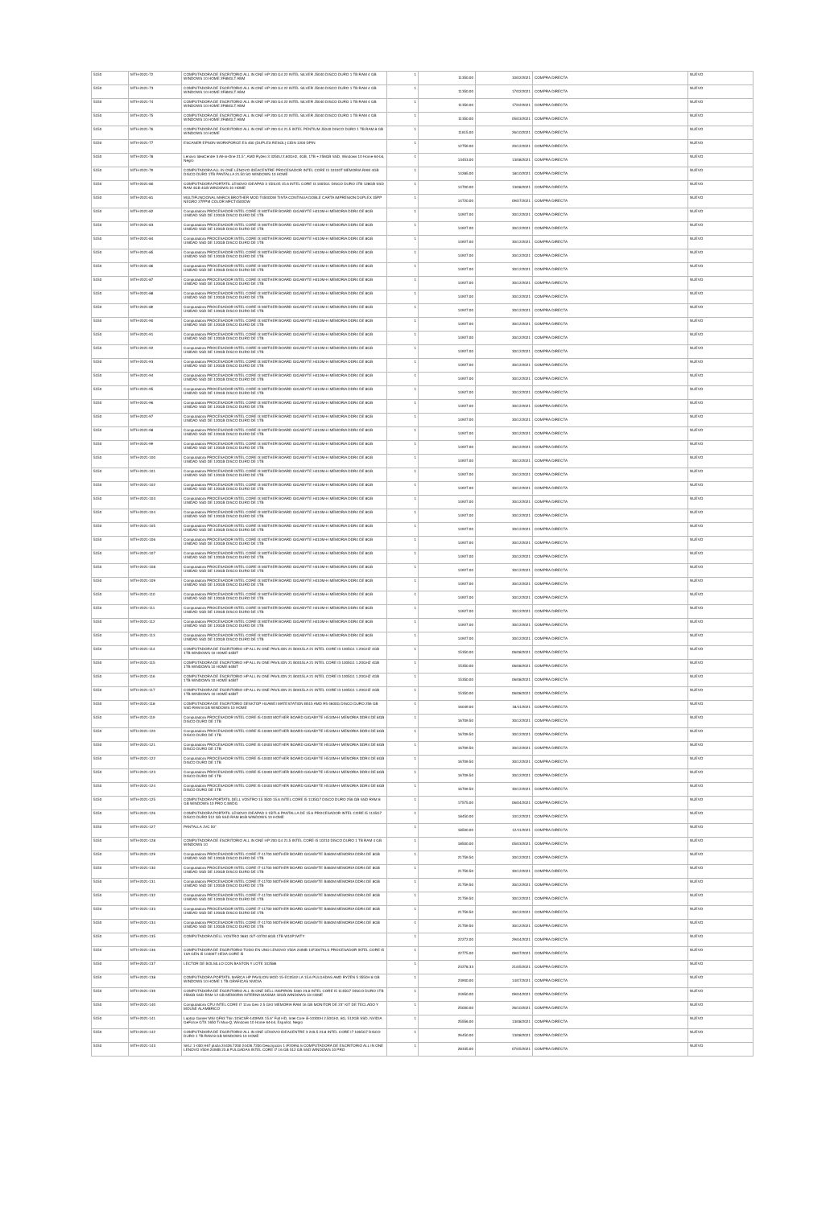| 5150 | MTH-2021-72 | COMPUTADORA DE ESCRITORIO ALL IN ONE HP 200 G4 22 INTEL SILVER J5040 DISCO DURO 1 TB RAM 4 GB WINDOWS 10 HOME 2F8M1LT ABM | 1 | 11350.00 | 10/02/2021 | COMPRA DIRECTA | NUEVO |
| 5150 | MTH-2021-73 | COMPUTADORA DE ESCRITORIO ALL IN ONE HP 200 G4 22 INTEL SILVER J5040 DISCO DURO 1 TB RAM 4 GB WINDOWS 10 HOME 2F8M1LT ABM | 1 | 11350.00 | 17/02/2021 | COMPRA DIRECTA | NUEVO |
| 5150 | MTH-2021-74 | COMPUTADORA DE ESCRITORIO ALL IN ONE HP 200 G4 22 INTEL SILVER J5040 DISCO DURO 1 TB RAM 4 GB WINDOWS 10 HOME 2F8M1LT ABM | 1 | 11350.00 | 17/02/2021 | COMPRA DIRECTA | NUEVO |
| 5150 | MTH-2021-75 | COMPUTADORA DE ESCRITORIO ALL IN ONE HP 200 G4 22 INTEL SILVER J5040 DISCO DURO 1 TB RAM 4 GB WINDOWS 10 HOME 2F8M1LT ABM | 1 | 11350.00 | 05/03/2021 | COMPRA DIRECTA | NUEVO |
| 5150 | MTH-2021-76 | COMPUTADORA DE ESCRITORIO ALL IN ONE HP 200 G4 21.5 INTEL PENTIUM J5040 DISCO DURO 1 TB RAM 8 GB WINDOWS 10 HOME | 1 | 11615.00 | 26/10/2021 | COMPRA DIRECTA | NUEVO |
| 5150 | MTH-2021-77 | ESCANER EPSON WORKFORCE ES 400 (DUPLEX RESOL) CIDN 1200 DPIN | 1 | 12759.00 | 20/12/2021 | COMPRA DIRECTA | NUEVO |
| 5150 | MTH-2021-78 | Lenovo IdeaCentre 3 All-in-One 21.5", AMD Ryzen 3 3250U 2.60GHz, 4GB, 1TB + 256GB SSD, Windows 10 Home 64-bit, Negro | 1 | 13453.00 | 13/08/2021 | COMPRA DIRECTA | NUEVO |
| 5150 | MTH-2021-79 | COMPUTADORA ALL IN ONE LENOVO IDEACENTRE PROCESADOR INTEL CORE I3 10100T MEMORIA RAM 4GB DISCO DURO 1TB PANTALLA 21.50 SO WINDOWS 10 HOME | 1 | 14285.00 | 18/10/2021 | COMPRA DIRECTA | NUEVO |
| 5150 | MTH-2021-80 | COMPUTADORA PORTATIL LENOVO IDEAPAD 3 15IIL05 15.6 INTEL CORE I3 1005G1 DISCO DURO 1TB 128GB SSD RAM 4GB 4GB WINDOWS 10 HOME | 1 | 14700.00 | 13/08/2021 | COMPRA DIRECTA | NUEVO |
| 5150 | MTH-2021-81 | MULTIFUNCIONAL MARCA BROTHER MOD T4500DW TINTA CONTINUA DOBLE CARTA IMPRESION DUPLEX 35PP NEGRO 27PPM COLOR MFCT4500DW | 1 | 14720.00 | 09/07/2021 | COMPRA DIRECTA | NUEVO |
| 5150 | MTH-2021-82 | Computadora PROCESADOR INTEL CORE I3 MOTHER BOARD GIGABYTE H410M-H MEMORIA DDR4 DE 8GB UNIDAD SSD DE 120GB DISCO DURO DE 1TB | 1 | 14927.00 | 30/12/2021 | COMPRA DIRECTA | NUEVO |
| 5150 | MTH-2021-83 | Computadora PROCESADOR INTEL CORE I3 MOTHER BOARD GIGABYTE H410M-H MEMORIA DDR4 DE 8GB UNIDAD SSD DE 120GB DISCO DURO DE 1TB | 1 | 14927.00 | 30/12/2021 | COMPRA DIRECTA | NUEVO |
| 5150 | MTH-2021-84 | Computadora PROCESADOR INTEL CORE I3 MOTHER BOARD GIGABYTE H410M-H MEMORIA DDR4 DE 8GB UNIDAD SSD DE 120GB DISCO DURO DE 1TB | 1 | 14927.00 | 30/12/2021 | COMPRA DIRECTA | NUEVO |
| 5150 | MTH-2021-85 | Computadora PROCESADOR INTEL CORE I3 MOTHER BOARD GIGABYTE H410M-H MEMORIA DDR4 DE 8GB UNIDAD SSD DE 120GB DISCO DURO DE 1TB | 1 | 14927.00 | 30/12/2021 | COMPRA DIRECTA | NUEVO |
| 5150 | MTH-2021-86 | Computadora PROCESADOR INTEL CORE I3 MOTHER BOARD GIGABYTE H410M-H MEMORIA DDR4 DE 8GB UNIDAD SSD DE 120GB DISCO DURO DE 1TB | 1 | 14927.00 | 30/12/2021 | COMPRA DIRECTA | NUEVO |
| 5150 | MTH-2021-87 | Computadora PROCESADOR INTEL CORE I3 MOTHER BOARD GIGABYTE H410M-H MEMORIA DDR4 DE 8GB UNIDAD SSD DE 120GB DISCO DURO DE 1TB | 1 | 14927.00 | 30/12/2021 | COMPRA DIRECTA | NUEVO |
| 5150 | MTH-2021-88 | Computadora PROCESADOR INTEL CORE I3 MOTHER BOARD GIGABYTE H410M-H MEMORIA DDR4 DE 8GB UNIDAD SSD DE 120GB DISCO DURO DE 1TB | 1 | 14927.00 | 30/12/2021 | COMPRA DIRECTA | NUEVO |
| 5150 | MTH-2021-89 | Computadora PROCESADOR INTEL CORE I3 MOTHER BOARD GIGABYTE H410M-H MEMORIA DDR4 DE 8GB UNIDAD SSD DE 120GB DISCO DURO DE 1TB | 1 | 14927.00 | 30/12/2021 | COMPRA DIRECTA | NUEVO |
| 5150 | MTH-2021-90 | Computadora PROCESADOR INTEL CORE I3 MOTHER BOARD GIGABYTE H410M-H MEMORIA DDR4 DE 8GB UNIDAD SSD DE 120GB DISCO DURO DE 1TB | 1 | 14927.00 | 30/12/2021 | COMPRA DIRECTA | NUEVO |
| 5150 | MTH-2021-91 | Computadora PROCESADOR INTEL CORE I3 MOTHER BOARD GIGABYTE H410M-H MEMORIA DDR4 DE 8GB UNIDAD SSD DE 120GB DISCO DURO DE 1TB | 1 | 14927.00 | 30/12/2021 | COMPRA DIRECTA | NUEVO |
| 5150 | MTH-2021-92 | Computadora PROCESADOR INTEL CORE I3 MOTHER BOARD GIGABYTE H410M-H MEMORIA DDR4 DE 8GB UNIDAD SSD DE 120GB DISCO DURO DE 1TB | 1 | 14927.00 | 30/12/2021 | COMPRA DIRECTA | NUEVO |
| 5150 | MTH-2021-93 | Computadora PROCESADOR INTEL CORE I3 MOTHER BOARD GIGABYTE H410M-H MEMORIA DDR4 DE 8GB UNIDAD SSD DE 120GB DISCO DURO DE 1TB | 1 | 14927.00 | 30/12/2021 | COMPRA DIRECTA | NUEVO |
| 5150 | MTH-2021-94 | Computadora PROCESADOR INTEL CORE I3 MOTHER BOARD GIGABYTE H410M-H MEMORIA DDR4 DE 8GB UNIDAD SSD DE 120GB DISCO DURO DE 1TB | 1 | 14927.00 | 30/12/2021 | COMPRA DIRECTA | NUEVO |
| 5150 | MTH-2021-95 | Computadora PROCESADOR INTEL CORE I3 MOTHER BOARD GIGABYTE H410M-H MEMORIA DDR4 DE 8GB UNIDAD SSD DE 120GB DISCO DURO DE 1TB | 1 | 14927.00 | 30/12/2021 | COMPRA DIRECTA | NUEVO |
| 5150 | MTH-2021-96 | Computadora PROCESADOR INTEL CORE I3 MOTHER BOARD GIGABYTE H410M-H MEMORIA DDR4 DE 8GB UNIDAD SSD DE 120GB DISCO DURO DE 1TB | 1 | 14927.00 | 30/12/2021 | COMPRA DIRECTA | NUEVO |
| 5150 | MTH-2021-97 | Computadora PROCESADOR INTEL CORE I3 MOTHER BOARD GIGABYTE H410M-H MEMORIA DDR4 DE 8GB UNIDAD SSD DE 120GB DISCO DURO DE 1TB | 1 | 14927.00 | 30/12/2021 | COMPRA DIRECTA | NUEVO |
| 5150 | MTH-2021-98 | Computadora PROCESADOR INTEL CORE I3 MOTHER BOARD GIGABYTE H410M-H MEMORIA DDR4 DE 8GB UNIDAD SSD DE 120GB DISCO DURO DE 1TB | 1 | 14927.00 | 30/12/2021 | COMPRA DIRECTA | NUEVO |
| 5150 | MTH-2021-99 | Computadora PROCESADOR INTEL CORE I3 MOTHER BOARD GIGABYTE H410M-H MEMORIA DDR4 DE 8GB UNIDAD SSD DE 120GB DISCO DURO DE 1TB | 1 | 14927.00 | 30/12/2021 | COMPRA DIRECTA | NUEVO |
| 5150 | MTH-2021-100 | Computadora PROCESADOR INTEL CORE I3 MOTHER BOARD GIGABYTE H410M-H MEMORIA DDR4 DE 8GB UNIDAD SSD DE 120GB DISCO DURO DE 1TB | 1 | 14927.00 | 30/12/2021 | COMPRA DIRECTA | NUEVO |
| 5150 | MTH-2021-101 | Computadora PROCESADOR INTEL CORE I3 MOTHER BOARD GIGABYTE H410M-H MEMORIA DDR4 DE 8GB UNIDAD SSD DE 120GB DISCO DURO DE 1TB | 1 | 14927.00 | 30/12/2021 | COMPRA DIRECTA | NUEVO |
| 5150 | MTH-2021-102 | Computadora PROCESADOR INTEL CORE I3 MOTHER BOARD GIGABYTE H410M-H MEMORIA DDR4 DE 8GB UNIDAD SSD DE 120GB DISCO DURO DE 1TB | 1 | 14927.00 | 30/12/2021 | COMPRA DIRECTA | NUEVO |
| 5150 | MTH-2021-103 | Computadora PROCESADOR INTEL CORE I3 MOTHER BOARD GIGABYTE H410M-H MEMORIA DDR4 DE 8GB UNIDAD SSD DE 120GB DISCO DURO DE 1TB | 1 | 14927.00 | 30/12/2021 | COMPRA DIRECTA | NUEVO |
| 5150 | MTH-2021-104 | Computadora PROCESADOR INTEL CORE I3 MOTHER BOARD GIGABYTE H410M-H MEMORIA DDR4 DE 8GB UNIDAD SSD DE 120GB DISCO DURO DE 1TB | 1 | 14927.00 | 30/12/2021 | COMPRA DIRECTA | NUEVO |
| 5150 | MTH-2021-105 | Computadora PROCESADOR INTEL CORE I3 MOTHER BOARD GIGABYTE H410M-H MEMORIA DDR4 DE 8GB UNIDAD SSD DE 120GB DISCO DURO DE 1TB | 1 | 14927.00 | 30/12/2021 | COMPRA DIRECTA | NUEVO |
| 5150 | MTH-2021-106 | Computadora PROCESADOR INTEL CORE I3 MOTHER BOARD GIGABYTE H410M-H MEMORIA DDR4 DE 8GB UNIDAD SSD DE 120GB DISCO DURO DE 1TB | 1 | 14927.00 | 30/12/2021 | COMPRA DIRECTA | NUEVO |
| 5150 | MTH-2021-107 | Computadora PROCESADOR INTEL CORE I3 MOTHER BOARD GIGABYTE H410M-H MEMORIA DDR4 DE 8GB UNIDAD SSD DE 120GB DISCO DURO DE 1TB | 1 | 14927.00 | 30/12/2021 | COMPRA DIRECTA | NUEVO |
| 5150 | MTH-2021-108 | Computadora PROCESADOR INTEL CORE I3 MOTHER BOARD GIGABYTE H410M-H MEMORIA DDR4 DE 8GB UNIDAD SSD DE 120GB DISCO DURO DE 1TB | 1 | 14927.00 | 30/12/2021 | COMPRA DIRECTA | NUEVO |
| 5150 | MTH-2021-109 | Computadora PROCESADOR INTEL CORE I3 MOTHER BOARD GIGABYTE H410M-H MEMORIA DDR4 DE 8GB UNIDAD SSD DE 120GB DISCO DURO DE 1TB | 1 | 14927.00 | 30/12/2021 | COMPRA DIRECTA | NUEVO |
| 5150 | MTH-2021-110 | Computadora PROCESADOR INTEL CORE I3 MOTHER BOARD GIGABYTE H410M-H MEMORIA DDR4 DE 8GB UNIDAD SSD DE 120GB DISCO DURO DE 1TB | 1 | 14927.00 | 30/12/2021 | COMPRA DIRECTA | NUEVO |
| 5150 | MTH-2021-111 | Computadora PROCESADOR INTEL CORE I3 MOTHER BOARD GIGABYTE H410M-H MEMORIA DDR4 DE 8GB UNIDAD SSD DE 120GB DISCO DURO DE 1TB | 1 | 14927.00 | 30/12/2021 | COMPRA DIRECTA | NUEVO |
| 5150 | MTH-2021-112 | Computadora PROCESADOR INTEL CORE I3 MOTHER BOARD GIGABYTE H410M-H MEMORIA DDR4 DE 8GB UNIDAD SSD DE 120GB DISCO DURO DE 1TB | 1 | 14927.00 | 30/12/2021 | COMPRA DIRECTA | NUEVO |
| 5150 | MTH-2021-113 | Computadora PROCESADOR INTEL CORE I3 MOTHER BOARD GIGABYTE H410M-H MEMORIA DDR4 DE 8GB UNIDAD SSD DE 120GB DISCO DURO DE 1TB | 1 | 14927.00 | 30/12/2021 | COMPRA DIRECTA | NUEVO |
| 5150 | MTH-2021-114 | COMPUTADORA DE ESCRITORIO HP ALL IN ONE PAVILION 21 B0015LA 21 INTEL CORE I3 1005G1 1.20GHZ 4GB 1TB WINDOWS 10 HOME 64BIT | 1 | 15350.00 | 06/08/2021 | COMPRA DIRECTA | NUEVO |
| 5150 | MTH-2021-115 | COMPUTADORA DE ESCRITORIO HP ALL IN ONE PAVILION 21 B0015LA 21 INTEL CORE I3 1005G1 1.20GHZ 4GB 1TB WINDOWS 10 HOME 64BIT | 1 | 15350.00 | 06/08/2021 | COMPRA DIRECTA | NUEVO |
| 5150 | MTH-2021-116 | COMPUTADORA DE ESCRITORIO HP ALL IN ONE PAVILION 21 B0015LA 21 INTEL CORE I3 1005G1 1.20GHZ 4GB 1TB WINDOWS 10 HOME 64BIT | 1 | 15350.00 | 06/08/2021 | COMPRA DIRECTA | NUEVO |
| 5150 | MTH-2021-117 | COMPUTADORA DE ESCRITORIO HP ALL IN ONE PAVILION 21 B0015LA 21 INTEL CORE I3 1005G1 1.20GHZ 4GB 1TB WINDOWS 10 HOME 64BIT | 1 | 15350.00 | 06/08/2021 | COMPRA DIRECTA | NUEVO |
| 5150 | MTH-2021-118 | COMPUTADORA DE ESCRITORIO DESKTOP HUAWEI MATESTATION B515 AMD R5 4600G DISCO DURO 256 GB SSD RAM 8 GB WINDOWS 10 HOME | 1 | 16049.00 | 18/11/2021 | COMPRA DIRECTA | NUEVO |
| 5150 | MTH-2021-119 | Computadora PROCESADOR INTEL CORE I5-10400 MOTHER BOARD GIGABYTE H510M-H MEMORIA DDR4 DE 8GB DISCO DURO DE 1TB | 1 | 16709.50 | 30/12/2021 | COMPRA DIRECTA | NUEVO |
| 5150 | MTH-2021-120 | Computadora PROCESADOR INTEL CORE I5-10400 MOTHER BOARD GIGABYTE H510M-H MEMORIA DDR4 DE 8GB DISCO DURO DE 1TB | 1 | 16709.50 | 30/12/2021 | COMPRA DIRECTA | NUEVO |
| 5150 | MTH-2021-121 | Computadora PROCESADOR INTEL CORE I5-10400 MOTHER BOARD GIGABYTE H510M-H MEMORIA DDR4 DE 8GB DISCO DURO DE 1TB | 1 | 16709.50 | 30/12/2021 | COMPRA DIRECTA | NUEVO |
| 5150 | MTH-2021-122 | Computadora PROCESADOR INTEL CORE I5-10400 MOTHER BOARD GIGABYTE H510M-H MEMORIA DDR4 DE 8GB DISCO DURO DE 1TB | 1 | 16709.50 | 30/12/2021 | COMPRA DIRECTA | NUEVO |
| 5150 | MTH-2021-123 | Computadora PROCESADOR INTEL CORE I5-10400 MOTHER BOARD GIGABYTE H510M-H MEMORIA DDR4 DE 8GB DISCO DURO DE 1TB | 1 | 16709.50 | 30/12/2021 | COMPRA DIRECTA | NUEVO |
| 5150 | MTH-2021-124 | Computadora PROCESADOR INTEL CORE I5-10400 MOTHER BOARD GIGABYTE H510M-H MEMORIA DDR4 DE 8GB DISCO DURO DE 1TB | 1 | 16709.50 | 30/12/2021 | COMPRA DIRECTA | NUEVO |
| 5150 | MTH-2021-125 | COMPUTADORA PORTATIL DELL VOSTRO 15 3500 15.6 INTEL CORE I5 1135G7 DISCO DURO 256 GB SSD RAM 8 GB WINDOWS 10 PRO C4WDG | 1 | 17575.00 | 06/04/2021 | COMPRA DIRECTA | NUEVO |
| 5150 | MTH-2021-126 | COMPUTADORA PORTATIL LENOVO IDEAPAD 3 15ITL6 PANTALLA DE 15.6 PROCESADOR INTEL CORE I5 1135G7 DISCO DURO 512 GB SSD RAM 8GB WINDOWS 10 HOME | 1 | 18450.00 | 10/12/2021 | COMPRA DIRECTA | NUEVO |
| 5150 | MTH-2021-127 | PANTALLA JVC 50" | 1 | 18500.00 | 12/11/2021 | COMPRA DIRECTA | NUEVO |
| 5150 | MTH-2021-128 | COMPUTADORA DE ESCRITORIO ALL IN ONE HP 200 G4 21.5 INTEL CORE I5 10210 DISCO DURO 1 TB RAM 4 GB WINDOWS 10 | 1 | 18500.00 | 05/03/2021 | COMPRA DIRECTA | NUEVO |
| 5150 | MTH-2021-129 | Computadora PROCESADOR INTEL CORE I7-11700 MOTHER BOARD GIGABYTE B460M MEMORIA DDR4 DE 8GB UNIDAD SSD DE 120GB DISCO DURO DE 1TB | 1 | 21759.50 | 30/12/2021 | COMPRA DIRECTA | NUEVO |
| 5150 | MTH-2021-130 | Computadora PROCESADOR INTEL CORE I7-11700 MOTHER BOARD GIGABYTE B460M MEMORIA DDR4 DE 8GB UNIDAD SSD DE 120GB DISCO DURO DE 1TB | 1 | 21759.50 | 30/12/2021 | COMPRA DIRECTA | NUEVO |
| 5150 | MTH-2021-131 | Computadora PROCESADOR INTEL CORE I7-11700 MOTHER BOARD GIGABYTE B460M MEMORIA DDR4 DE 8GB UNIDAD SSD DE 120GB DISCO DURO DE 1TB | 1 | 21759.50 | 30/12/2021 | COMPRA DIRECTA | NUEVO |
| 5150 | MTH-2021-132 | Computadora PROCESADOR INTEL CORE I7-11700 MOTHER BOARD GIGABYTE B460M MEMORIA DDR4 DE 8GB UNIDAD SSD DE 120GB DISCO DURO DE 1TB | 1 | 21759.50 | 30/12/2021 | COMPRA DIRECTA | NUEVO |
| 5150 | MTH-2021-133 | Computadora PROCESADOR INTEL CORE I7-11700 MOTHER BOARD GIGABYTE B460M MEMORIA DDR4 DE 8GB UNIDAD SSD DE 120GB DISCO DURO DE 1TB | 1 | 21759.50 | 30/12/2021 | COMPRA DIRECTA | NUEVO |
| 5150 | MTH-2021-134 | Computadora PROCESADOR INTEL CORE I7-11700 MOTHER BOARD GIGABYTE B460M MEMORIA DDR4 DE 8GB UNIDAD SSD DE 120GB DISCO DURO DE 1TB | 1 | 21759.50 | 30/12/2021 | COMPRA DIRECTA | NUEVO |
| 5150 | MTH-2021-135 | COMPUTADORA DELL VOSTRO 3681 I3/7-10700 8GB 1TB W10P1WTY | 1 | 22272.00 | 29/04/2021 | COMPRA DIRECTA | NUEVO |
| 5150 | MTH-2021-136 | COMPUTADORA DE ESCRITORIO TODO EN UNO LENOVO V50A 24IMB 11FJ007KLS PROCESADOR INTEL CORE I5 10A GEN I5 10400T HEXA CORE I5 | 1 | 22775.00 | 09/07/2021 | COMPRA DIRECTA | NUEVO |
| 5150 | MTH-2021-137 | LECTOR DE BOLSILLO CON BASTON Y LOTE 102586 | 1 | 23278.33 | 21/05/2021 | COMPRA DIRECTA | NUEVO |
| 5150 | MTH-2021-138 | COMPUTADORA PORTATIL MARCA HP PAVILION MOD 15-EC0502 LA 15.6 PULGADAS AMD RYZEN 5 3550H 8 GB WINDOWS 10 HOME 1 TB GRAFICAS NVIDIA | 1 | 23900.00 | 14/07/2021 | COMPRA DIRECTA | NUEVO |
| 5150 | MTH-2021-139 | COMPUTADORA DE ESCRITORIO ALL IN ONE DELL INSPIRON 5400 23.8 INTEL CORE I5 1135G7 DISCO DURO 1TB 256GB SSD RAM 12 GB MEMORIA INTERNA MAXIMA 32GB WINDOWS 10 HOME | 1 | 24950.00 | 09/04/2021 | COMPRA DIRECTA | NUEVO |
| 5150 | MTH-2021-140 | Computadora CPU INTEL CORE I7 11va Gen 2.5 GHz MEMORIA RAM 16 GB MONITOR DE 23" KIT DE TECLADO Y MOUSE ALAMBRICO | 1 | 25000.00 | 26/10/2021 | COMPRA DIRECTA | NUEVO |
| 5150 | MTH-2021-141 | Laptop Gamer MSI GF63 Thin 10SCSR-1409MX 15.6" Full HD, Intel Core i5-10300H 2.50GHz, 8G, 512GB SSD, NVIDIA GeForce GTX 1650 Ti Max-Q, Windows 10 Home 64-bit, Español, Negro | 1 | 25556.00 | 13/08/2021 | COMPRA DIRECTA | NUEVO |
| 5150 | MTH-2021-142 | COMPUTADORA DE ESCRITORIO ALL IN ONE LENOVO IDEACENTRE 3 24IL5 23.8 INTEL CORE I7 1065G7 DISCO DURO 1 TB RAM 8 GB WINDOWS 10 HOME | 1 | 26450.00 | 13/08/2021 | COMPRA DIRECTA | NUEVO |
| 5150 | MTH-2021-143 | SKU: 1-000 H67 plaza 24426.7200 24426.7200 Descripción 1 IF209SLS COMPUTADORA DE ESCRITORIO ALL IN ONE LENOVO V50A 24IMB 23.8 PULGADAS INTEL CORE I7 16 GB 512 GB SSD WINDOWS 10 PRO | 1 | 28335.00 | 07/05/2021 | COMPRA DIRECTA | NUEVO |